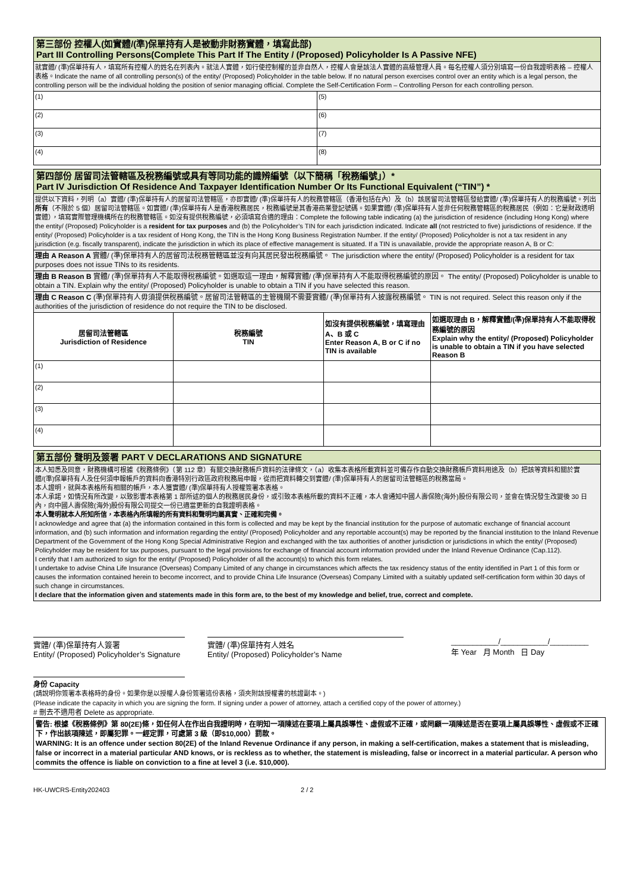| 第三部份 控權人(如實體/(準)保單持有人是被動非財務實體，填寫此部) Part III Controlling Persons(Complete This Part If The Entity / (Proposed) Policyholder Is A Passive NFE) | |
| 就實體/ (準)保單持有人，填寫所有控權人的姓名在列表內。就法人實體，如行使控制權的並非自然人，控權人會是該法人實體的高級管理人員。每名控權人須分別填寫一份自我證明表格 – 控權人表格。Indicate the name of all controlling person(s) of the entity/ (Proposed) Policyholder in the table below. If no natural person exercises control over an entity which is a legal person, the controlling person will be the individual holding the position of senior managing official. Complete the Self-Certification Form – Controlling Person for each controlling person. | |
| (1) | (5) |
| (2) | (6) |
| (3) | (7) |
| (4) | (8) |
| 第四部份 居留司法管轄區及稅務編號或具有等同功能的識辨編號（以下簡稱「稅務編號」）* Part IV Jurisdiction Of Residence And Taxpayer Identification Number Or Its Functional Equivalent (“TIN”) * | | | |
| 提供以下資料，列明（a）實體/ (準)保單持有人的居留司法管轄區，亦即實體/ (準)保單持有人的稅務管轄區（香港包括在內）及（b）該居留司法管轄區發給實體/ (準)保單持有人的稅務編號。列出 所有 （不限於 5 個）居留司法管轄區。如實體/ (準)保單持有人是香港稅務居民，稅務編號是其香港商業登記號碼。如果實體/ (準)保單持有人並非任何稅務管轄區的稅務居民（例如：它是財政透明實體），填寫實際管理機構所在的稅務管轄區。如沒有提供稅務編號，必須填寫合適的理由：Complete the following table indicating (a) the jurisdiction of residence (including Hong Kong) where the entity/ (Proposed) Policyholder is a resident for tax purposes and (b) the Policyholder’s TIN for each jurisdiction indicated. Indicate all (not restricted to five) jurisdictions of residence. If the entity/ (Proposed) Policyholder is a tax resident of Hong Kong, the TIN is the Hong Kong Business Registration Number. If the entity/ (Proposed) Policyholder is not a tax resident in any jurisdiction (e.g. fiscally transparent), indicate the jurisdiction in which its place of effective management is situated. If a TIN is unavailable, provide the appropriate reason A, B or C: | | | |
| 理由 A Reason A 實體/ (準)保單持有人的居留司法稅務管轄區並沒有向其居民發出稅務編號。 The jurisdiction where the entity/ (Proposed) Policyholder is a resident for tax purposes does not issue TINs to its residents. | | | |
| 理由 B Reason B 實體/ (準)保單持有人不能取得稅務編號。如選取這一理由，解釋實體/ (準)保單持有人不能取得稅務編號的原因。 The entity/ (Proposed) Policyholder is unable to obtain a TIN. Explain why the entity/ (Proposed) Policyholder is unable to obtain a TIN if you have selected this reason. | | | |
| 理由 C Reason C (準)保單持有人毋須提供稅務編號。居留司法管轄區的主管機關不需要實體/ (準)保單持有人披露稅務編號。 TIN is not required. Select this reason only if the authorities of the jurisdiction of residence do not require the TIN to be disclosed. | | | |
| 居留司法管轄區 Jurisdiction of Residence | 稅務編號 TIN | 如沒有提供稅務編號，填寫理由 A、B 或 C Enter Reason A, B or C if no TIN is available | 如選取理由 B，解釋實體/(準)保單持有人不能取得稅務編號的原因 Explain why the entity/ (Proposed) Policyholder is unable to obtain a TIN if you have selected Reason B |
| (1) | | | |
| (2) | | | |
| (3) | | | |
| (4) | | | |
| 第五部份 聲明及簽署 PART V DECLARATIONS AND SIGNATURE |
| 本人知悉及同意，財務機構可根據《稅務條例》（第 112 章）有關交換財務帳戶資料的法律條文，（a）收集本表格所載資料並可備存作自動交換財務帳戶資料用途及（b）把該等資料和關於實體/(準)保單持有人及任何須申報帳戶的資料向香港特別行政區政府稅務局申報，從而把資料轉交到實體/ (準)保單持有人的居留司法管轄區的稅務當局。 本人證明，就與本表格所有相關的帳戶，本人獲實體/ (準)保單持有人授權簽署本表格。 本人承諾，如情況有所改變，以致影響本表格第 1 部所述的個人的稅務居民身份，或引致本表格所載的資料不正確，本人會通知中國人壽保險(海外)股份有限公司，並會在情況發生改變後 30 日內，向中國人壽保險(海外)股份有限公司提交一份已適當更新的自我證明表格。 本人聲明就本人所知所信，本表格內所填報的所有資料和聲明均屬真實、正確和完備。 I acknowledge and agree that (a) the information contained in this form is collected and may be kept by the financial institution for the purpose of automatic exchange of financial account information, and (b) such information and information regarding the entity/ (Proposed) Policyholder and any reportable account(s) may be reported by the financial institution to the Inland Revenue Department of the Government of the Hong Kong Special Administrative Region and exchanged with the tax authorities of another jurisdiction or jurisdictions in which the entity/ (Proposed) Policyholder may be resident for tax purposes, pursuant to the legal provisions for exchange of financial account information provided under the Inland Revenue Ordinance (Cap.112). I certify that I am authorized to sign for the entity/ (Proposed) Policyholder of all the account(s) to which this form relates. I undertake to advise China Life Insurance (Overseas) Company Limited of any change in circumstances which affects the tax residency status of the entity identified in Part 1 of this form or causes the information contained herein to become incorrect, and to provide China Life Insurance (Overseas) Company Limited with a suitably updated self-certification form within 30 days of such change in circumstances. I declare that the information given and statements made in this form are, to the best of my knowledge and belief, true, correct and complete. |
實體/ (準)保單持有人簽署
Entity/ (Proposed) Policyholder’s Signature
實體/ (準)保單持有人姓名
Entity/ (Proposed) Policyholder’s Name
___________/___________/_________
年 Year 月 Month 日 Day
身份 Capacity
(請說明你簽署本表格時的身份。如果你是以授權人身份簽署這份表格，須夾附該授權書的核證副本。)
(Please indicate the capacity in which you are signing the form. If signing under a power of attorney, attach a certified copy of the power of attorney.)
# 刪去不適用者 Delete as appropriate.
警告: 根據《稅務條例》第 80(2E)條，如任何人在作出自我證明時，在明知一項陳述在要項上屬具誤導性、虛假或不正確，或罔顧一項陳述是否在要項上屬具誤導性、虛假或不正確下，作出該項陳述，即屬犯罪。一經定罪，可處第 3 級（即$10,000）罰款。
WARNING: It is an offence under section 80(2E) of the Inland Revenue Ordinance if any person, in making a self-certification, makes a statement that is misleading, false or incorrect in a material particular AND knows, or is reckless as to whether, the statement is misleading, false or incorrect in a material particular. A person who commits the offence is liable on conviction to a fine at level 3 (i.e. $10,000).
HK-UWCRS-Entity202403 2 / 2